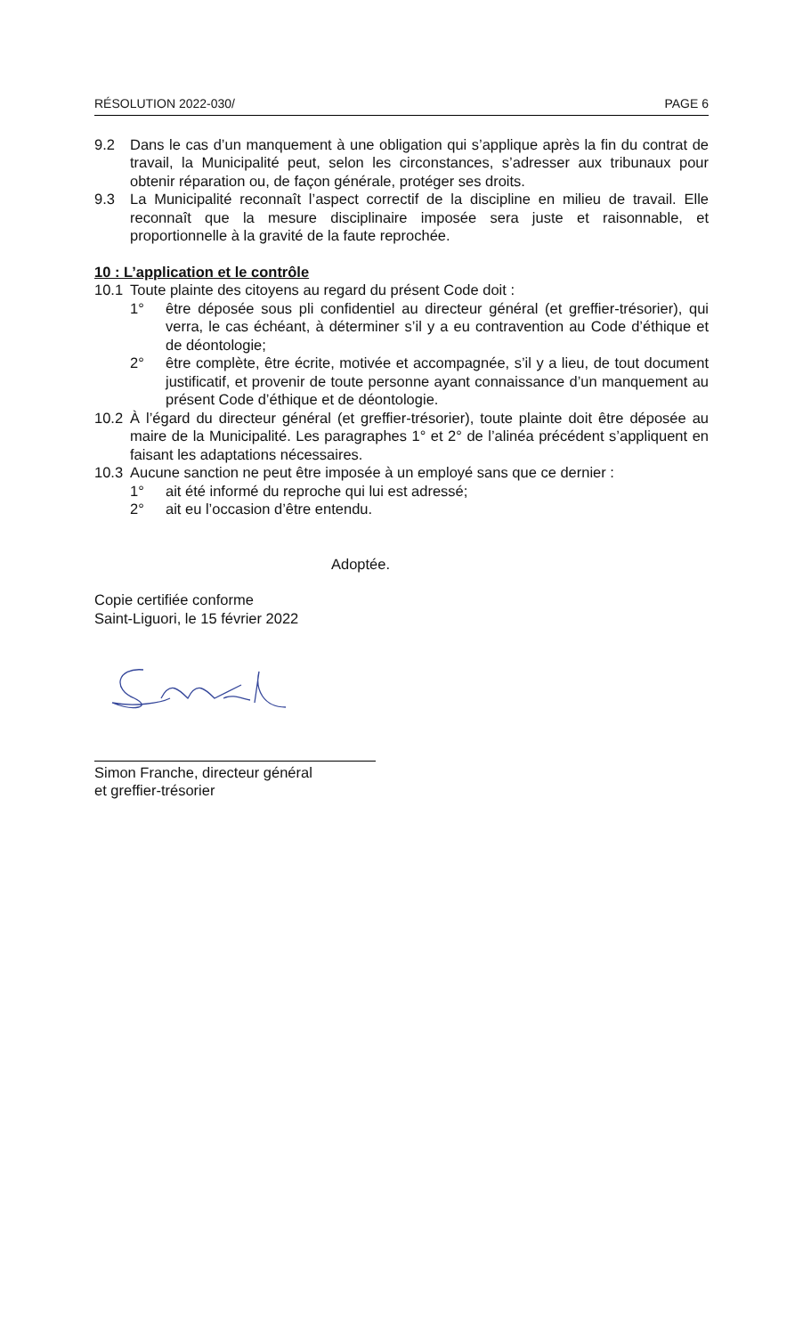RÉSOLUTION 2022-030/ PAGE 6
9.2 Dans le cas d’un manquement à une obligation qui s’applique après la fin du contrat de travail, la Municipalité peut, selon les circonstances, s’adresser aux tribunaux pour obtenir réparation ou, de façon générale, protéger ses droits.
9.3 La Municipalité reconnaît l’aspect correctif de la discipline en milieu de travail. Elle reconnaît que la mesure disciplinaire imposée sera juste et raisonnable, et proportionnelle à la gravité de la faute reprochée.
10 : L’application et le contrôle
10.1 Toute plainte des citoyens au regard du présent Code doit :
1° être déposée sous pli confidentiel au directeur général (et greffier-trésorier), qui verra, le cas échéant, à déterminer s’il y a eu contravention au Code d’éthique et de déontologie;
2° être complète, être écrite, motivée et accompagnée, s’il y a lieu, de tout document justificatif, et provenir de toute personne ayant connaissance d’un manquement au présent Code d’éthique et de déontologie.
10.2 À l’égard du directeur général (et greffier-trésorier), toute plainte doit être déposée au maire de la Municipalité. Les paragraphes 1° et 2° de l’alinéa précédent s’appliquent en faisant les adaptations nécessaires.
10.3 Aucune sanction ne peut être imposée à un employé sans que ce dernier :
1° ait été informé du reproche qui lui est adressé;
2° ait eu l’occasion d’être entendu.
Adoptée.
Copie certifiée conforme
Saint-Liguori, le 15 février 2022
Simon Franche, directeur général
et greffier-trésorier